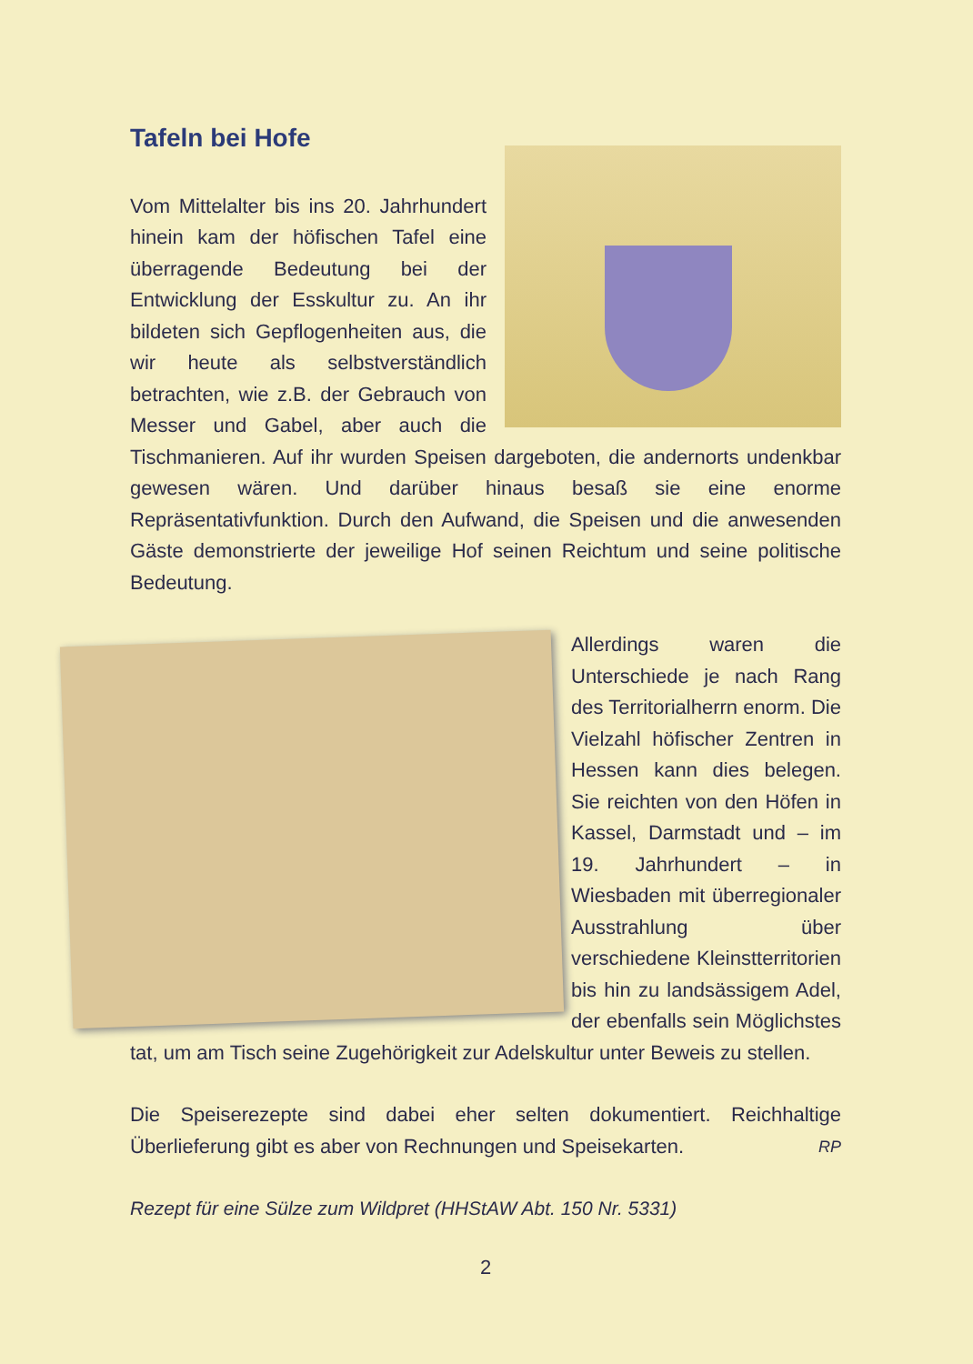Tafeln bei Hofe
Vom Mittelalter bis ins 20. Jahrhundert hinein kam der höfischen Tafel eine überragende Bedeutung bei der Entwicklung der Esskultur zu. An ihr bildeten sich Gepflogenheiten aus, die wir heute als selbstverständlich betrachten, wie z.B. der Gebrauch von Messer und Gabel, aber auch die Tischmanieren. Auf ihr wurden Speisen dargeboten, die andernorts undenkbar gewesen wären. Und darüber hinaus besaß sie eine enorme Repräsentativfunktion. Durch den Aufwand, die Speisen und die anwesenden Gäste demonstrierte der jeweilige Hof seinen Reichtum und seine politische Bedeutung.
Allerdings waren die Unterschiede je nach Rang des Territorialherrn enorm. Die Vielzahl höfischer Zentren in Hessen kann dies belegen. Sie reichten von den Höfen in Kassel, Darmstadt und – im 19. Jahrhundert – in Wiesbaden mit überregionaler Ausstrahlung über verschiedene Kleinstterritorien bis hin zu landsässigem Adel, der ebenfalls sein Möglichstes tat, um am Tisch seine Zugehörigkeit zur Adelskultur unter Beweis zu stellen.
Die Speiserezepte sind dabei eher selten dokumentiert. Reichhaltige Überlieferung gibt es aber von Rechnungen und Speisekarten. RP
Rezept für eine Sülze zum Wildpret (HHStAW Abt. 150 Nr. 5331)
2